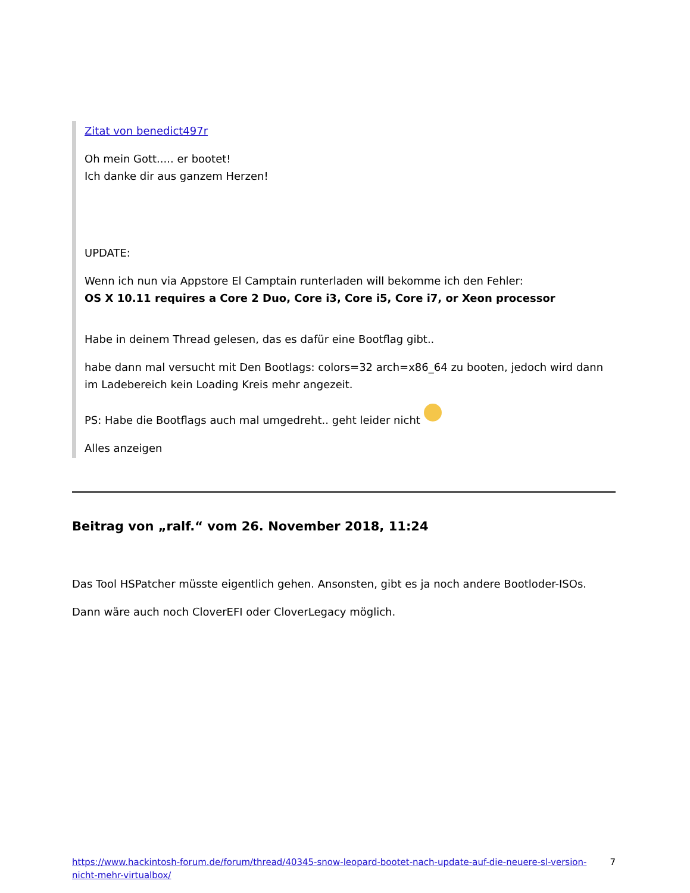Zitat von benedict497r
Oh mein Gott..... er bootet!
Ich danke dir aus ganzem Herzen!
UPDATE:
Wenn ich nun via Appstore El Camptain runterladen will bekomme ich den Fehler:
OS X 10.11 requires a Core 2 Duo, Core i3, Core i5, Core i7, or Xeon processor
Habe in deinem Thread gelesen, das es dafür eine Bootflag gibt..
habe dann mal versucht mit Den Bootlags: colors=32 arch=x86_64 zu booten, jedoch wird dann im Ladebereich kein Loading Kreis mehr angezeit.
PS: Habe die Bootflags auch mal umgedreht.. geht leider nicht
Alles anzeigen
Beitrag von „ralf.“ vom 26. November 2018, 11:24
Das Tool HSPatcher müsste eigentlich gehen. Ansonsten, gibt es ja noch andere Bootloder-ISOs.
Dann wäre auch noch CloverEFI oder CloverLegacy möglich.
https://www.hackintosh-forum.de/forum/thread/40345-snow-leopard-bootet-nach-update-auf-die-neuere-sl-version-nicht-mehr-virtualbox/ 7